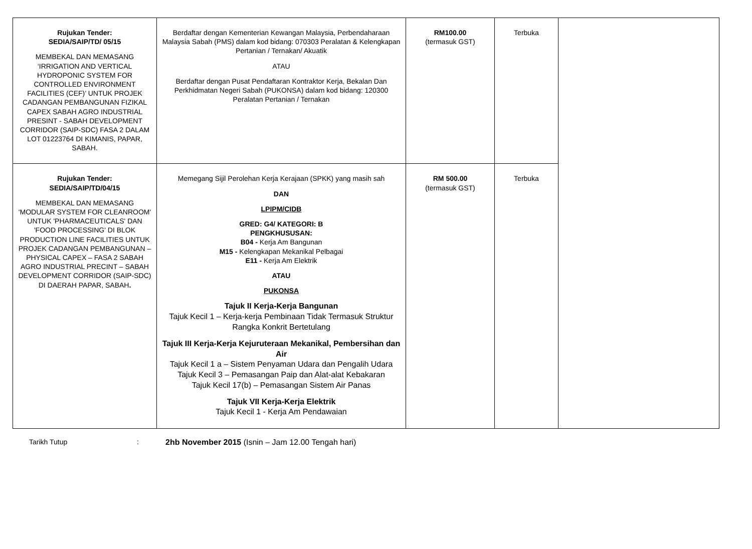| Rujukan Tender: SEDIA/SAIP/TD/ 05/15 MEMBEKAL DAN MEMASANG ‘IRRIGATION AND VERTICAL HYDROPONIC SYSTEM FOR CONTROLLED ENVIRONMENT FACILITIES (CEF)’ UNTUK PROJEK CADANGAN PEMBANGUNAN FIZIKAL CAPEX SABAH AGRO INDUSTRIAL PRESINT - SABAH DEVELOPMENT CORRIDOR (SAIP-SDC) FASA 2 DALAM LOT 01223764 DI KIMANIS, PAPAR, SABAH. | Berdaftar dengan Kementerian Kewangan Malaysia, Perbendaharaan Malaysia Sabah (PMS) dalam kod bidang: 070303 Peralatan & Kelengkapan Pertanian / Ternakan/ Akuatik ATAU Berdaftar dengan Pusat Pendaftaran Kontraktor Kerja, Bekalan Dan Perkhidmatan Negeri Sabah (PUKONSA) dalam kod bidang: 120300 Peralatan Pertanian / Ternakan | RM100.00 (termasuk GST) | Terbuka | |
| Rujukan Tender: SEDIA/SAIP/TD/04/15 MEMBEKAL DAN MEMASANG 'MODULAR SYSTEM FOR CLEANROOM' UNTUK 'PHARMACEUTICALS' DAN 'FOOD PROCESSING' DI BLOK PRODUCTION LINE FACILITIES UNTUK PROJEK CADANGAN PEMBANGUNAN – PHYSICAL CAPEX – FASA 2 SABAH AGRO INDUSTRIAL PRECINT – SABAH DEVELOPMENT CORRIDOR (SAIP-SDC) DI DAERAH PAPAR, SABAH . | Memegang Sijil Perolehan Kerja Kerajaan (SPKK) yang masih sah DAN LPIPM/CIDB GRED: G4/ KATEGORI: B PENGKHUSUSAN: B04 - Kerja Am Bangunan M15 - Kelengkapan Mekanikal Pelbagai E11 - Kerja Am Elektrik ATAU PUKONSA Tajuk II Kerja-Kerja Bangunan Tajuk Kecil 1 – Kerja-kerja Pembinaan Tidak Termasuk Struktur Rangka Konkrit Bertetulang Tajuk III Kerja-Kerja Kejuruteraan Mekanikal, Pembersihan dan Air Tajuk Kecil 1 a – Sistem Penyaman Udara dan Pengalih Udara Tajuk Kecil 3 – Pemasangan Paip dan Alat-alat Kebakaran Tajuk Kecil 17(b) – Pemasangan Sistem Air Panas Tajuk VII Kerja-Kerja Elektrik Tajuk Kecil 1 - Kerja Am Pendawaian | RM 500.00 (termasuk GST) | Terbuka | |
Tarikh Tutup: 2hb November 2015 (Isnin – Jam 12.00 Tengah hari)